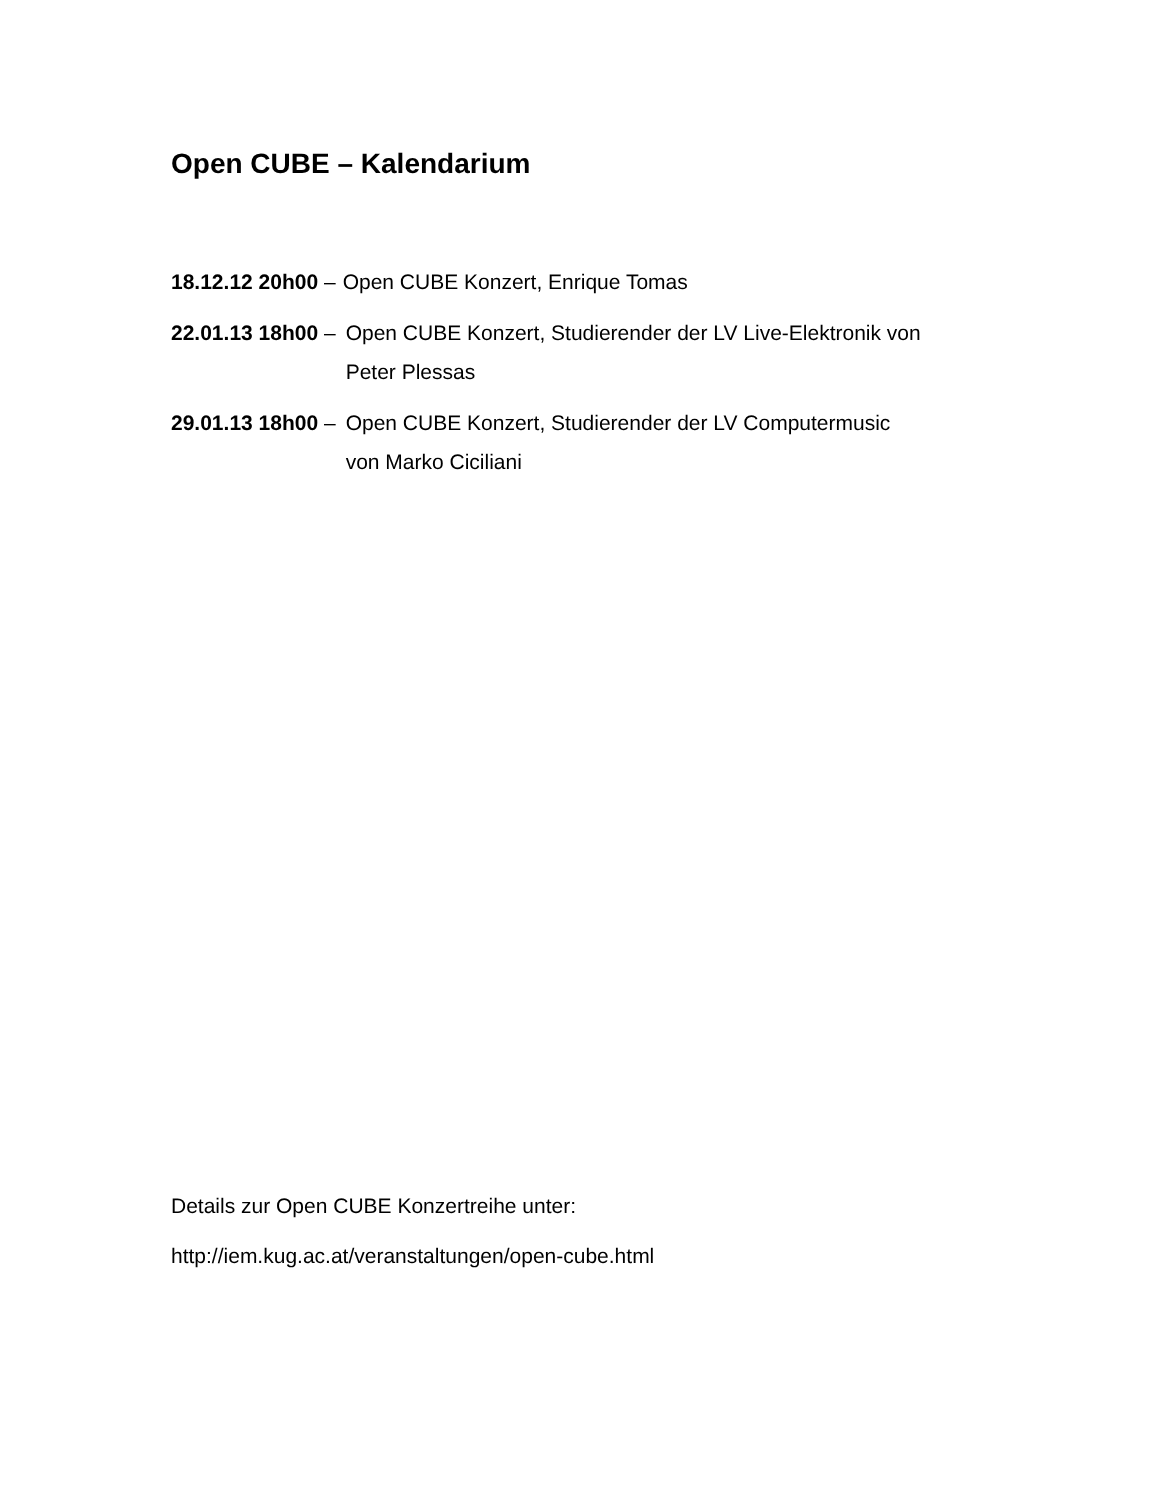Open CUBE – Kalendarium
18.12.12 20h00 – Open CUBE Konzert, Enrique Tomas
22.01.13 18h00 – Open CUBE Konzert, Studierender der LV Live-Elektronik von
Peter Plessas
29.01.13 18h00 – Open CUBE Konzert, Studierender der LV Computermusic
von Marko Ciciliani
Details zur Open CUBE Konzertreihe unter:
http://iem.kug.ac.at/veranstaltungen/open-cube.html